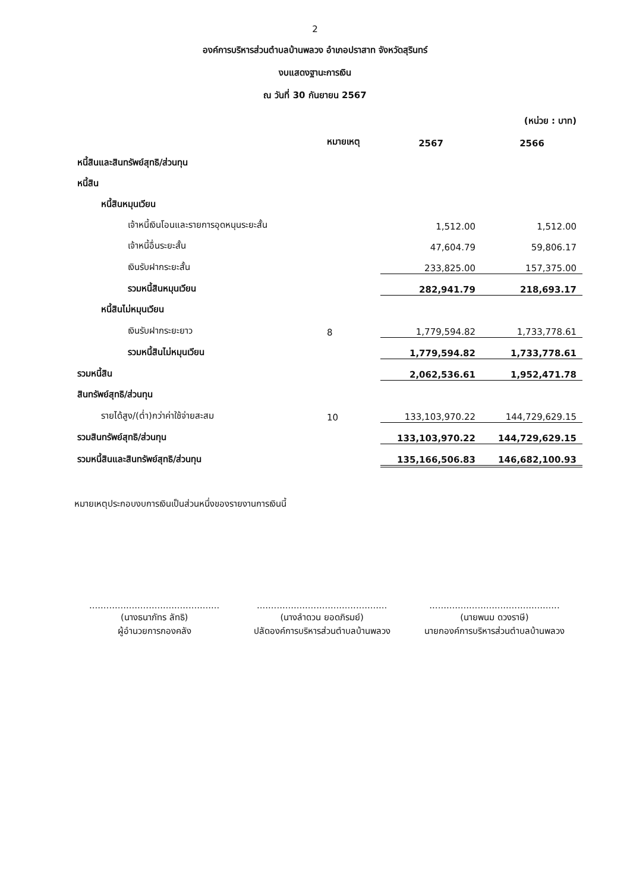2
องค์การบริหารส่วนตำบลบ้านพลวง อำเภอปราสาท จังหวัดสุรินทร์
งบแสดงฐานะการเงิน
ณ วันที่ 30 กันยายน 2567
(หน่วย : บาท)
| | หมายเหตุ | 2567 | 2566 |
| หนี้สินและสินทรัพย์สุทธิ/ส่วนทุน | | | |
| หนี้สิน | | | |
| หนี้สินหมุนเวียน | | | |
| เจ้าหนี้เงินโอนและรายการอุดหนุนระยะสั้น | | 1,512.00 | 1,512.00 |
| เจ้าหนี้อื่นระยะสั้น | | 47,604.79 | 59,806.17 |
| เงินรับฝากระยะสั้น | | 233,825.00 | 157,375.00 |
| รวมหนี้สินหมุนเวียน | | 282,941.79 | 218,693.17 |
| หนี้สินไม่หมุนเวียน | | | |
| เงินรับฝากระยะยาว | 8 | 1,779,594.82 | 1,733,778.61 |
| รวมหนี้สินไม่หมุนเวียน | | 1,779,594.82 | 1,733,778.61 |
| รวมหนี้สิน | | 2,062,536.61 | 1,952,471.78 |
| สินทรัพย์สุทธิ/ส่วนทุน | | | |
| รายได้สูง/(ต่ำ)กว่าค่าใช้จ่ายสะสม | 10 | 133,103,970.22 | 144,729,629.15 |
| รวมสินทรัพย์สุทธิ/ส่วนทุน | | 133,103,970.22 | 144,729,629.15 |
| รวมหนี้สินและสินทรัพย์สุทธิ/ส่วนทุน | | 135,166,506.83 | 146,682,100.93 |
หมายเหตุประกอบงบการเงินเป็นส่วนหนึ่งของรายงานการเงินนี้
..............................................
(นางธนาภัทร ลัทธิ)
ผู้อำนวยการกองคลัง
..............................................
(นางลำดวน ยอดภิรมย์)
ปลัดองค์การบริหารส่วนตำบลบ้านพลวง
..............................................
(นายพนม ดวงราษี)
นายกองค์การบริหารส่วนตำบลบ้านพลวง